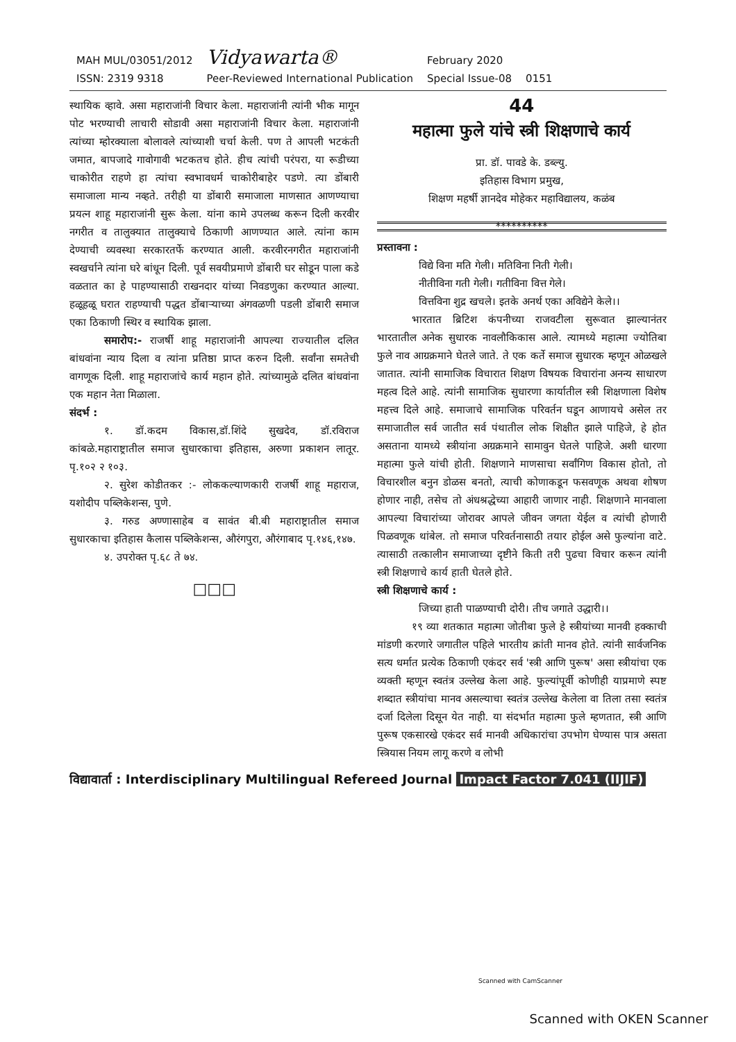MAH MUL/03051/2012
ISSN: 2319 9318
Vidyawarta®
Peer-Reviewed International Publication
February 2020
Special Issue-08
0151
स्थायिक व्हावे. असा महाराजांनी विचार केला. महाराजांनी त्यांनी भीक मागून पोट भरण्याची लाचारी सोडावी असा महाराजांनी विचार केला. महाराजांनी त्यांच्या म्होरक्याला बोलावले त्यांच्याशी चर्चा केली. पण ते आपली भटकंती जमात, बापजादे गावोगावी भटकतच होते. हीच त्यांची परंपरा, या रूडीच्या चाकोरीत राहणे हा त्यांचा स्वभावधर्म चाकोरीबाहेर पडणे. त्या डोंबारी समाजाला मान्य नव्हते. तरीही या डोंबारी समाजाला माणसात आणण्याचा प्रयत्न शाहू महाराजांनी सुरू केला. यांना कामे उपलब्ध करून दिली करवीर नगरीत व तालुक्यात तालुक्याचे ठिकाणी आणण्यात आले. त्यांना काम देण्याची व्यवस्था सरकारतर्फे करण्यात आली. करवीरनगरीत महाराजांनी स्वखर्चाने त्यांना घरे बांधून दिली. पूर्व सवयीप्रमाणे डोंबारी घर सोडून पाला कडे वळतात का हे पाहण्यासाठी राखनदार यांच्या निवडणुका करण्यात आल्या. हळूहळू घरात राहण्याची पद्धत डोंबाऱ्याच्या अंगवळणी पडली डोंबारी समाज एका ठिकाणी स्थिर व स्थायिक झाला.
समारोप:- राजर्षी शाहू महाराजांनी आपल्या राज्यातील दलित बांधवांना न्याय दिला व त्यांना प्रतिष्ठा प्राप्त करुन दिली. सर्वांना समतेची वागणूक दिली. शाहू महाराजांचे कार्य महान होते. त्यांच्यामुळे दलित बांधवांना एक महान नेता मिळाला.
संदर्भ :
१. डॉ.कदम विकास,डॉ.शिंदे सुखदेव, डॉ.रविराज कांबळे.महाराष्ट्रातील समाज सुधारकाचा इतिहास, अरुणा प्रकाशन लातूर. पृ.१०२ २ १०३.
२. सुरेश कोडीतकर :- लोककल्याणकारी राजर्षी शाहू महाराज, यशोदीप पब्लिकेशन्स, पुणे.
३. गरुड अण्णासाहेब व सावंत बी.बी महाराष्ट्रातील समाज सुधारकाचा इतिहास कैलास पब्लिकेशन्स, औरंगपुरा, औरंगाबाद पृ.१४६,१४७.
४. उपरोक्त पृ.६८ ते ७४.
□□□
44
महात्मा फुले यांचे स्त्री शिक्षणाचे कार्य
प्रा. डॉ. पावडे के. डब्ल्यु.
इतिहास विभाग प्रमुख,
शिक्षण महर्षी ज्ञानदेव मोहेकर महाविद्यालय, कळंब
**********
प्रस्तावना :
विद्ये विना मति गेली। मतिविना निती गेली।
नीतीविना गती गेली। गतीविना वित्त गेले।
वित्तविना शुद्र खचले। इतके अनर्थ एका अविद्येने केले।।
भारतात ब्रिटिश कंपनीच्या राजवटीला सुरूवात झाल्यानंतर भारतातील अनेक सुधारक नावलौकिकास आले. त्यामध्ये महात्मा ज्योतिबा फुले नाव आग्रक्रमाने घेतले जाते. ते एक कर्ते समाज सुधारक म्हणून ओळखले जातात. त्यांनी सामाजिक विचारात शिक्षण विषयक विचारांना अनन्य साधारण महत्व दिले आहे. त्यांनी सामाजिक सुधारणा कार्यातील स्त्री शिक्षणाला विशेष महत्त्व दिले आहे. समाजाचे सामाजिक परिवर्तन घडून आणायचे असेल तर समाजातील सर्व जातीत सर्व पंथातील लोक शिक्षीत झाले पाहिजे, हे होत असताना यामध्ये स्त्रीयांना अग्रक्रमाने सामावुन घेतले पाहिजे. अशी धारणा महात्मा फुले यांची होती. शिक्षणाने माणसाचा सर्वांगिण विकास होतो, तो विचारशील बनुन डोळस बनतो, त्याची कोणाकडून फसवणूक अथवा शोषण होणार नाही, तसेच तो अंधश्रद्धेच्या आहारी जाणार नाही. शिक्षणाने मानवाला आपल्या विचारांच्या जोरावर आपले जीवन जगता येईल व त्यांची होणारी पिळवणूक थांबेल. तो समाज परिवर्तनासाठी तयार होईल असे फुल्यांना वाटे. त्यासाठी तत्कालीन समाजाच्या दृष्टीने किती तरी पुढचा विचार करून त्यांनी स्त्री शिक्षणाचे कार्य हाती घेतले होते.
स्त्री शिक्षणाचे कार्य :
जिच्या हाती पाळण्याची दोरी। तीच जगाते उद्धारी।।
१९ व्या शतकात महात्मा जोतीबा फुले हे स्त्रीयांच्या मानवी हक्काची मांडणी करणारे जगातील पहिले भारतीय क्रांती मानव होते. त्यांनी सार्वजनिक सत्य धर्मात प्रत्येक ठिकाणी एकंदर सर्व 'स्त्री आणि पुरूष' असा स्त्रीयांचा एक व्यक्ती म्हणून स्वतंत्र उल्लेख केला आहे. फुल्यांपूर्वी कोणीही याप्रमाणे स्पष्ट शब्दात स्त्रीयांचा मानव असल्याचा स्वतंत्र उल्लेख केलेला वा तिला तसा स्वतंत्र दर्जा दिलेला दिसून येत नाही. या संदर्भात महात्मा फुले म्हणतात, स्त्री आणि पुरूष एकसारखे एकंदर सर्व मानवी अधिकारांचा उपभोग घेण्यास पात्र असता स्त्रियास नियम लागू करणे व लोभी
विद्यावार्ता : Interdisciplinary Multilingual Refereed Journal Impact Factor 7.041 (IIJIF)
Scanned with CamScanner
Scanned with OKEN Scanner